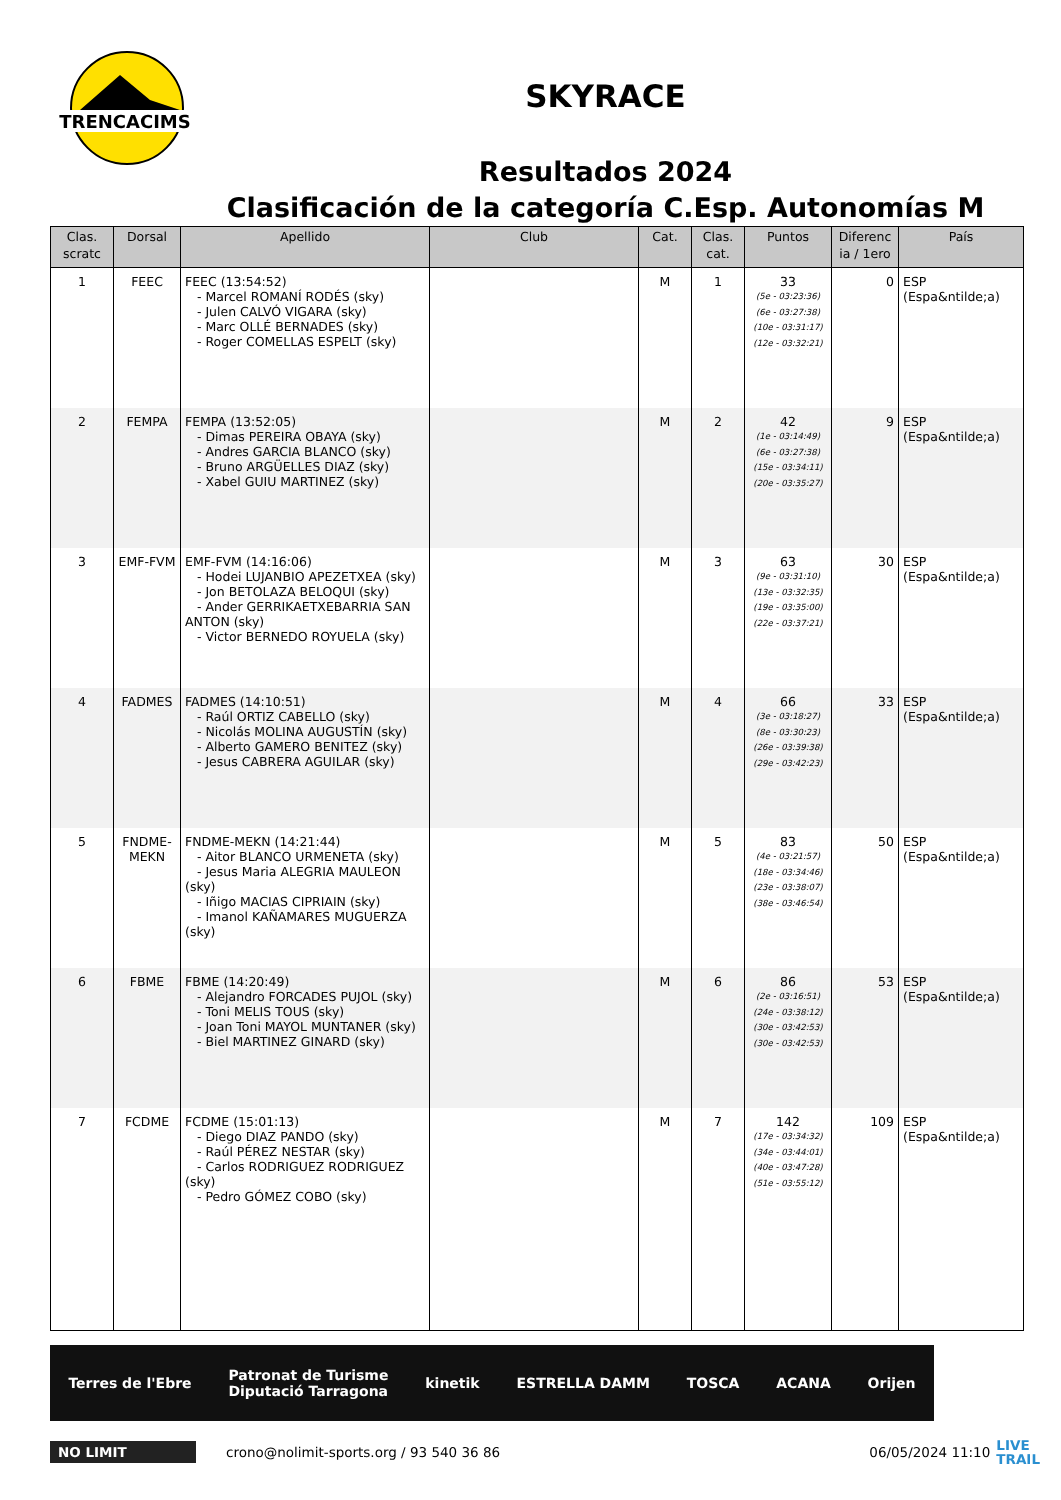TRENCACIMS
SKYRACE
Resultados 2024
Clasificación de la categoría C.Esp. Autonomías M
| Clas. scratc | Dorsal | Apellido | Club | Cat. | Clas. cat. | Puntos | Diferenc ia / 1ero | País |
| --- | --- | --- | --- | --- | --- | --- | --- | --- |
| 1 | FEEC | FEEC (13:54:52) - Marcel ROMANÍ RODÉS (sky) - Julen CALVÓ VIGARA (sky) - Marc OLLÉ BERNADES (sky) - Roger COMELLAS ESPELT (sky) | | M | 1 | 33 (5e - 03:23:36) (6e - 03:27:38) (10e - 03:31:17) (12e - 03:32:21) | 0 | ESP (Espa&ntilde;a) |
| 2 | FEMPA | FEMPA (13:52:05) - Dimas PEREIRA OBAYA (sky) - Andres GARCIA BLANCO (sky) - Bruno ARGÜELLES DIAZ (sky) - Xabel GUIU MARTINEZ (sky) | | M | 2 | 42 (1e - 03:14:49) (6e - 03:27:38) (15e - 03:34:11) (20e - 03:35:27) | 9 | ESP (Espa&ntilde;a) |
| 3 | EMF-FVM | EMF-FVM (14:16:06) - Hodei LUJANBIO APEZETXEA (sky) - Jon BETOLAZA BELOQUI (sky) - Ander GERRIKAETXEBARRIA SAN ANTON (sky) - Victor BERNEDO ROYUELA (sky) | | M | 3 | 63 (9e - 03:31:10) (13e - 03:32:35) (19e - 03:35:00) (22e - 03:37:21) | 30 | ESP (Espa&ntilde;a) |
| 4 | FADMES | FADMES (14:10:51) - Raúl ORTIZ CABELLO (sky) - Nicolás MOLINA AUGUSTÍN (sky) - Alberto GAMERO BENITEZ (sky) - Jesus CABRERA AGUILAR (sky) | | M | 4 | 66 (3e - 03:18:27) (8e - 03:30:23) (26e - 03:39:38) (29e - 03:42:23) | 33 | ESP (Espa&ntilde;a) |
| 5 | FNDME-MEKN | FNDME-MEKN (14:21:44) - Aitor BLANCO URMENETA (sky) - Jesus Maria ALEGRIA MAULEON (sky) - Iñigo MACIAS CIPRIAIN (sky) - Imanol KAÑAMARES MUGUERZA (sky) | | M | 5 | 83 (4e - 03:21:57) (18e - 03:34:46) (23e - 03:38:07) (38e - 03:46:54) | 50 | ESP (Espa&ntilde;a) |
| 6 | FBME | FBME (14:20:49) - Alejandro FORCADES PUJOL (sky) - Toni MELIS TOUS (sky) - Joan Toni MAYOL MUNTANER (sky) - Biel MARTINEZ GINARD (sky) | | M | 6 | 86 (2e - 03:16:51) (24e - 03:38:12) (30e - 03:42:53) (30e - 03:42:53) | 53 | ESP (Espa&ntilde;a) |
| 7 | FCDME | FCDME (15:01:13) - Diego DIAZ PANDO (sky) - Raúl PÉREZ NESTAR (sky) - Carlos RODRIGUEZ RODRIGUEZ (sky) - Pedro GÓMEZ COBO (sky) | | M | 7 | 142 (17e - 03:34:32) (34e - 03:44:01) (40e - 03:47:28) (51e - 03:55:12) | 109 | ESP (Espa&ntilde;a) |
Terres de l'Ebre Patronat de Turisme
Diputació Tarragona kinetik ESTRELLA DAMM TOSCA ACANA Orijen
NO LIMIT crono@nolimit-sports.org / 93 540 36 86 06/05/2024 11:10 LIVE
TRAIL